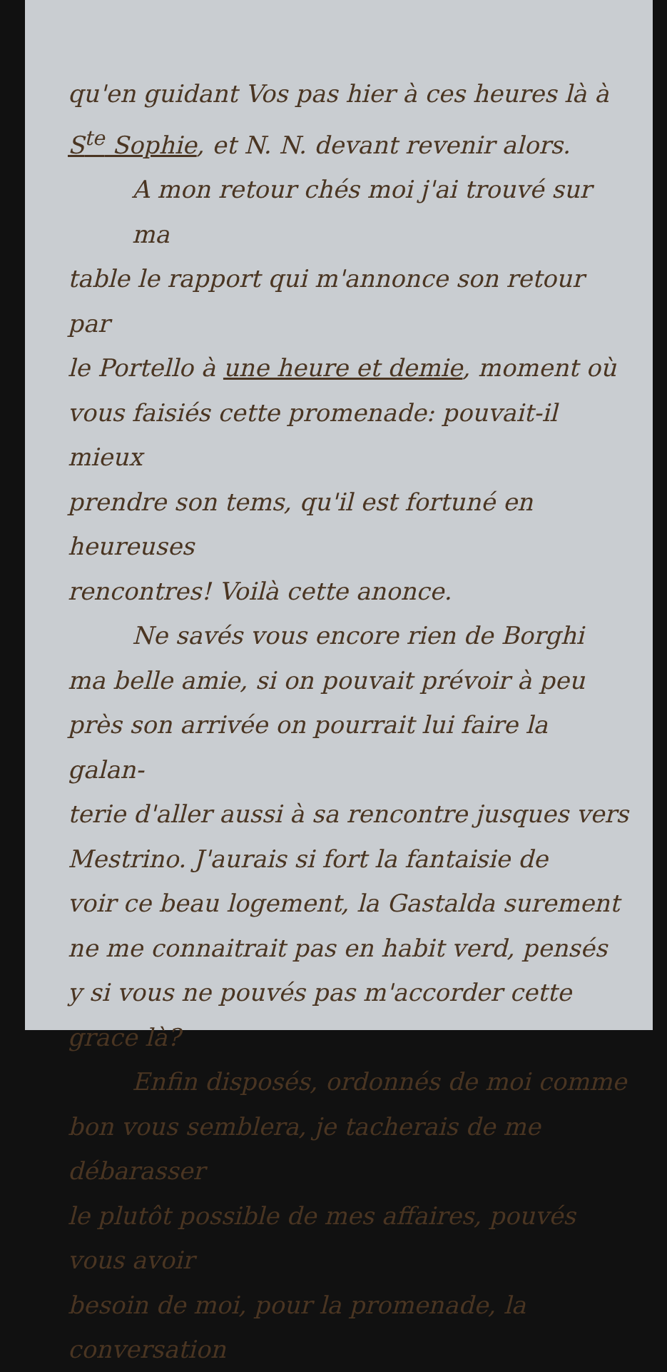qu'en guidant Vos pas hier à ces heures là à
S<sup>te</sup> Sophie, et N. N. devant revenir alors.
A mon retour chés moi j'ai trouvé sur ma
table le rapport qui m'annonce son retour par
le Portello à une heure et demie, moment où
vous faisiés cette promenade: pouvait-il mieux
prendre son tems, qu'il est fortuné en heureuses
rencontres! Voilà cette anonce.
Ne savés vous encore rien de Borghi
ma belle amie, si on pouvait prévoir à peu
près son arrivée on pourrait lui faire la galan-
terie d'aller aussi à sa rencontre jusques vers
Mestrino. J'aurais si fort la fantaisie de
voir ce beau logement, la Gastalda surement
ne me connaitrait pas en habit verd, pensés
y si vous ne pouvés pas m'accorder cette grace là?
Enfin disposés, ordonnés de moi comme
bon vous semblera, je tacherais de me débarasser
le plutôt possible de mes affaires, pouvés vous avoir
besoin de moi, pour la promenade, la conversation